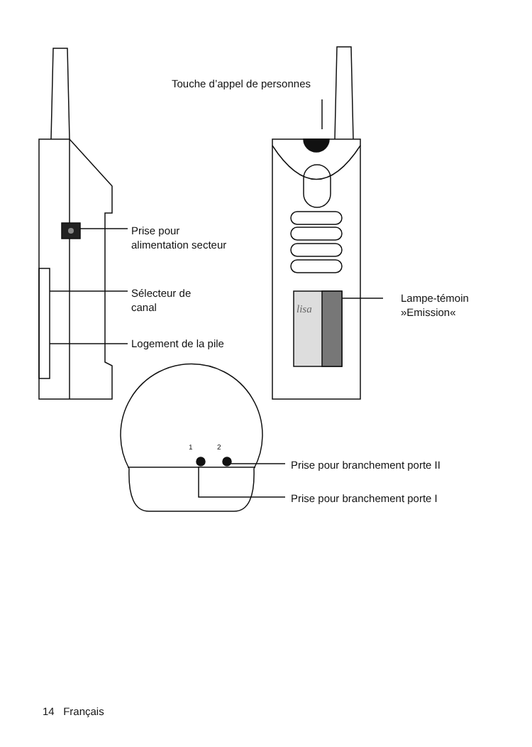Touche d’appel de personnes
Prise pour
alimentation secteur
Sélecteur de
canal
Logement de la pile
Lampe-témoin
»Emission«
lisa
1 2
Prise pour branchement porte II
Prise pour branchement porte I
14 Français